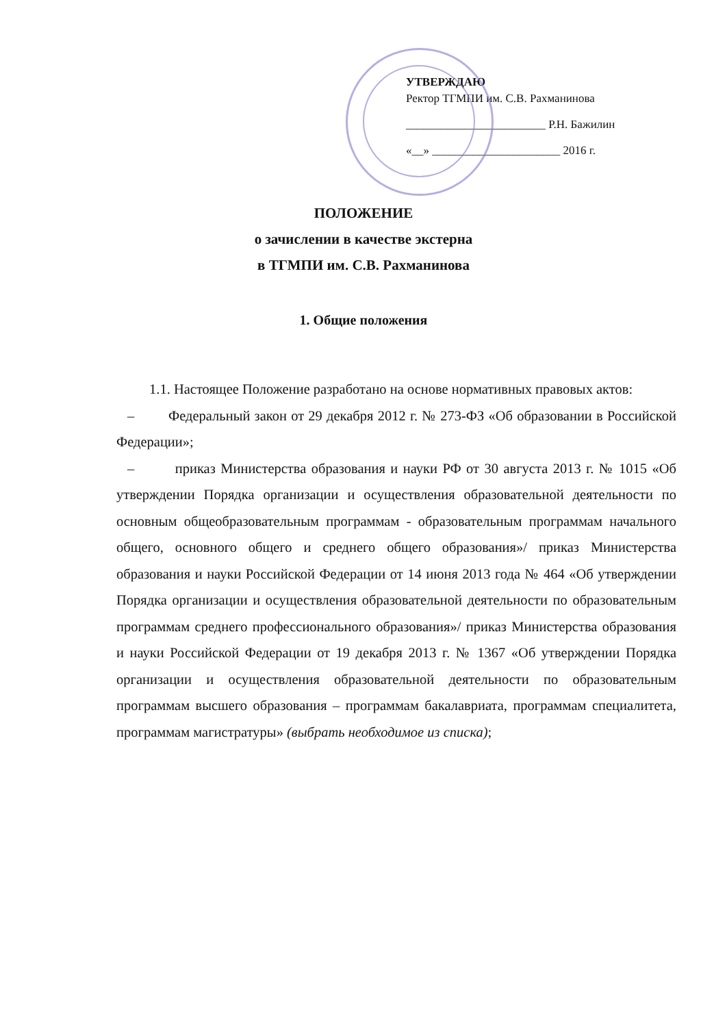УТВЕРЖДАЮ
Ректор ТГМПИ им. С.В. Рахманинова
________________________ Р.Н. Бажилин
«__» ______________________ 2016 г.
ПОЛОЖЕНИЕ
о зачислении в качестве экстерна
в ТГМПИ им. С.В. Рахманинова
1. Общие положения
1.1. Настоящее Положение разработано на основе нормативных правовых актов:
– Федеральный закон от 29 декабря 2012 г. № 273-ФЗ «Об образовании в Российской Федерации»;
– приказ Министерства образования и науки РФ от 30 августа 2013 г. № 1015 «Об утверждении Порядка организации и осуществления образовательной деятельности по основным общеобразовательным программам - образовательным программам начального общего, основного общего и среднего общего образования»/ приказ Министерства образования и науки Российской Федерации от 14 июня 2013 года № 464 «Об утверждении Порядка организации и осуществления образовательной деятельности по образовательным программам среднего профессионального образования»/ приказ Министерства образования и науки Российской Федерации от 19 декабря 2013 г. № 1367 «Об утверждении Порядка организации и осуществления образовательной деятельности по образовательным программам высшего образования – программам бакалавриата, программам специалитета, программам магистратуры» (выбрать необходимое из списка);